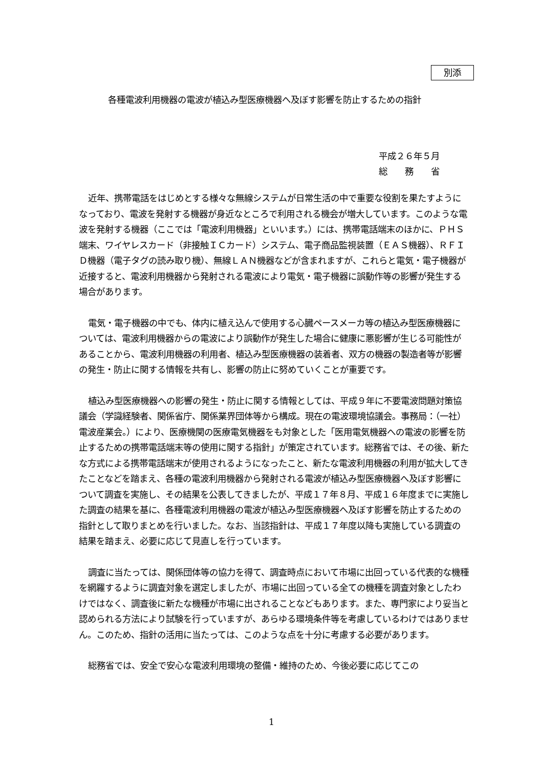別添
各種電波利用機器の電波が植込み型医療機器へ及ぼす影響を防止するための指針
平成２６年５月
総　　務　　省
近年、携帯電話をはじめとする様々な無線システムが日常生活の中で重要な役割を果たすようになっており、電波を発射する機器が身近なところで利用される機会が増大しています。このような電波を発射する機器（ここでは「電波利用機器」といいます。）には、携帯電話端末のほかに、ＰＨＳ端末、ワイヤレスカード（非接触ＩＣカード）システム、電子商品監視装置（ＥＡＳ機器）、ＲＦＩＤ機器（電子タグの読み取り機）、無線ＬＡＮ機器などが含まれますが、これらと電気・電子機器が近接すると、電波利用機器から発射される電波により電気・電子機器に誤動作等の影響が発生する場合があります。
電気・電子機器の中でも、体内に植え込んで使用する心臓ペースメーカ等の植込み型医療機器については、電波利用機器からの電波により誤動作が発生した場合に健康に悪影響が生じる可能性があることから、電波利用機器の利用者、植込み型医療機器の装着者、双方の機器の製造者等が影響の発生・防止に関する情報を共有し、影響の防止に努めていくことが重要です。
植込み型医療機器への影響の発生・防止に関する情報としては、平成９年に不要電波問題対策協議会（学識経験者、関係省庁、関係業界団体等から構成。現在の電波環境協議会。事務局：（一社）電波産業会。）により、医療機関の医療電気機器をも対象とした「医用電気機器への電波の影響を防止するための携帯電話端末等の使用に関する指針」が策定されています。総務省では、その後、新たな方式による携帯電話端末が使用されるようになったこと、新たな電波利用機器の利用が拡大してきたことなどを踏まえ、各種の電波利用機器から発射される電波が植込み型医療機器へ及ぼす影響について調査を実施し、その結果を公表してきましたが、平成１７年８月、平成１６年度までに実施した調査の結果を基に、各種電波利用機器の電波が植込み型医療機器へ及ぼす影響を防止するための指針として取りまとめを行いました。なお、当該指針は、平成１７年度以降も実施している調査の結果を踏まえ、必要に応じて見直しを行っています。
調査に当たっては、関係団体等の協力を得て、調査時点において市場に出回っている代表的な機種を網羅するように調査対象を選定しましたが、市場に出回っている全ての機種を調査対象としたわけではなく、調査後に新たな機種が市場に出されることなどもあります。また、専門家により妥当と認められる方法により試験を行っていますが、あらゆる環境条件等を考慮しているわけではありません。このため、指針の活用に当たっては、このような点を十分に考慮する必要があります。
総務省では、安全で安心な電波利用環境の整備・維持のため、今後必要に応じてこの
1